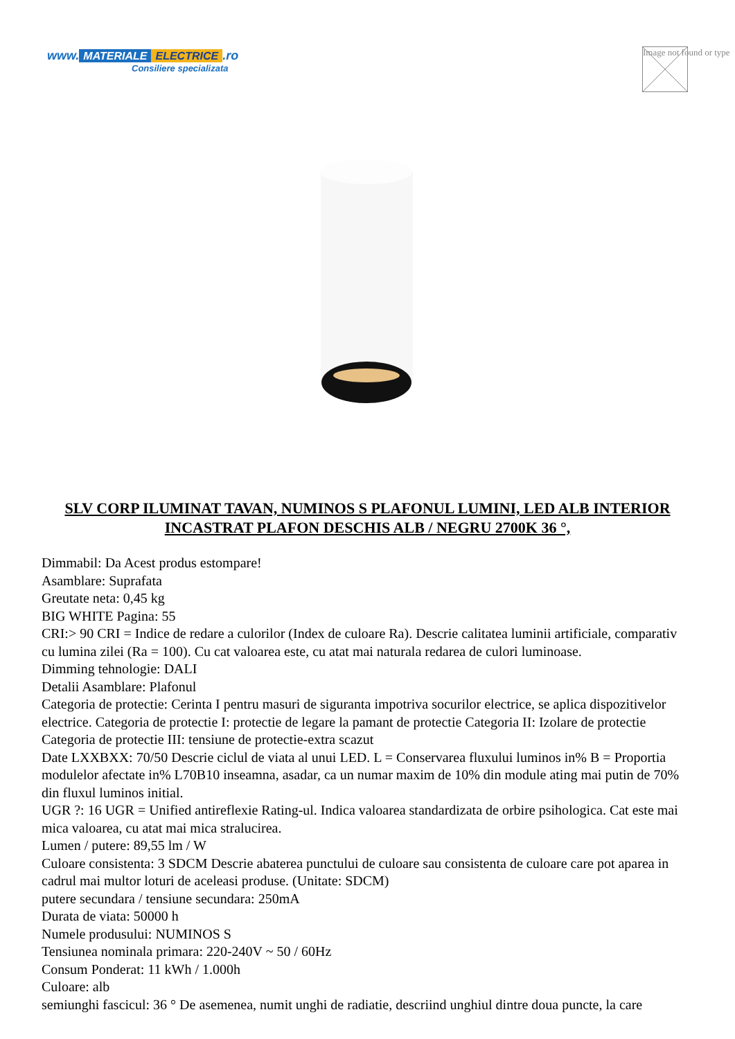www. MATERIALE ELECTRICE.ro
Consiliere specializata
Image not found or type
SLV CORP ILUMINAT TAVAN, NUMINOS S PLAFONUL LUMINI, LED ALB INTERIOR INCASTRAT PLAFON DESCHIS ALB / NEGRU 2700K 36 °,
Dimmabil: Da Acest produs estompare!
Asamblare: Suprafata
Greutate neta: 0,45 kg
BIG WHITE Pagina: 55
CRI:> 90 CRI = Indice de redare a culorilor (Index de culoare Ra). Descrie calitatea luminii artificiale, comparativ cu lumina zilei (Ra = 100). Cu cat valoarea este, cu atat mai naturala redarea de culori luminoase.
Dimming tehnologie: DALI
Detalii Asamblare: Plafonul
Categoria de protectie: Cerinta I pentru masuri de siguranta impotriva socurilor electrice, se aplica dispozitivelor electrice. Categoria de protectie I: protectie de legare la pamant de protectie Categoria II: Izolare de protectie Categoria de protectie III: tensiune de protectie-extra scazut
Date LXXBXX: 70/50 Descrie ciclul de viata al unui LED. L = Conservarea fluxului luminos in% B = Proportia modulelor afectate in% L70B10 inseamna, asadar, ca un numar maxim de 10% din module ating mai putin de 70% din fluxul luminos initial.
UGR ?: 16 UGR = Unified antireflexie Rating-ul. Indica valoarea standardizata de orbire psihologica. Cat este mai mica valoarea, cu atat mai mica stralucirea.
Lumen / putere: 89,55 lm / W
Culoare consistenta: 3 SDCM Descrie abaterea punctului de culoare sau consistenta de culoare care pot aparea in cadrul mai multor loturi de aceleasi produse. (Unitate: SDCM)
putere secundara / tensiune secundara: 250mA
Durata de viata: 50000 h
Numele produsului: NUMINOS S
Tensiunea nominala primara: 220-240V ~ 50 / 60Hz
Consum Ponderat: 11 kWh / 1.000h
Culoare: alb
semiunghi fascicul: 36 ° De asemenea, numit unghi de radiatie, descriind unghiul dintre doua puncte, la care